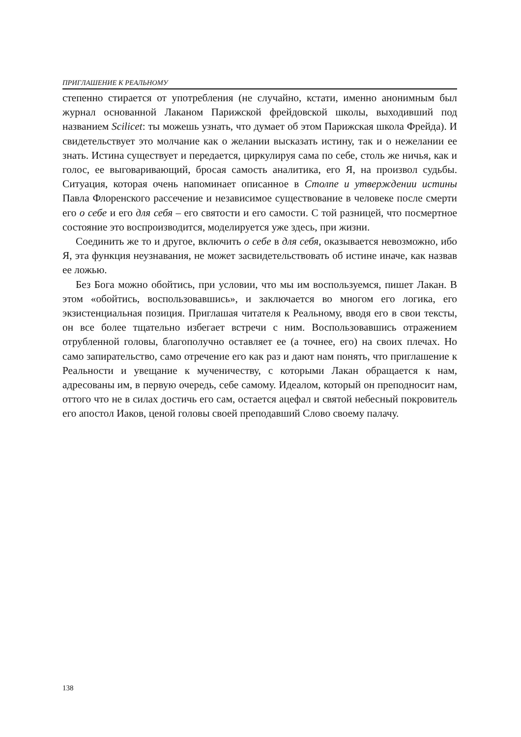ПРИГЛАШЕНИЕ К РЕАЛЬНОМУ
степенно стирается от употребления (не случайно, кстати, именно анонимным был журнал основанной Лаканом Парижской фрейдовской школы, выходивший под названием Scilicet: ты можешь узнать, что думает об этом Парижская школа Фрейда). И свидетельствует это молчание как о желании высказать истину, так и о нежелании ее знать. Истина существует и передается, циркулируя сама по себе, столь же ничья, как и голос, ее выговаривающий, бросая самость аналитика, его Я, на произвол судьбы. Ситуация, которая очень напоминает описанное в Столпе и утверждении истины Павла Флоренского рассечение и независимое существование в человеке после смерти его о себе и его для себя – его святости и его самости. С той разницей, что посмертное состояние это воспроизводится, моделируется уже здесь, при жизни.
Соединить же то и другое, включить о себе в для себя, оказывается невозможно, ибо Я, эта функция неузнавания, не может засвидетельствовать об истине иначе, как назвав ее ложью.
Без Бога можно обойтись, при условии, что мы им воспользуемся, пишет Лакан. В этом «обойтись, воспользовавшись», и заключается во многом его логика, его экзистенциальная позиция. Приглашая читателя к Реальному, вводя его в свои тексты, он все более тщательно избегает встречи с ним. Воспользовавшись отражением отрубленной головы, благополучно оставляет ее (а точнее, его) на своих плечах. Но само запирательство, само отречение его как раз и дают нам понять, что приглашение к Реальности и увещание к мученичеству, с которыми Лакан обращается к нам, адресованы им, в первую очередь, себе самому. Идеалом, который он преподносит нам, оттого что не в силах достичь его сам, остается ацефал и святой небесный покровитель его апостол Иаков, ценой головы своей преподавший Слово своему палачу.
138